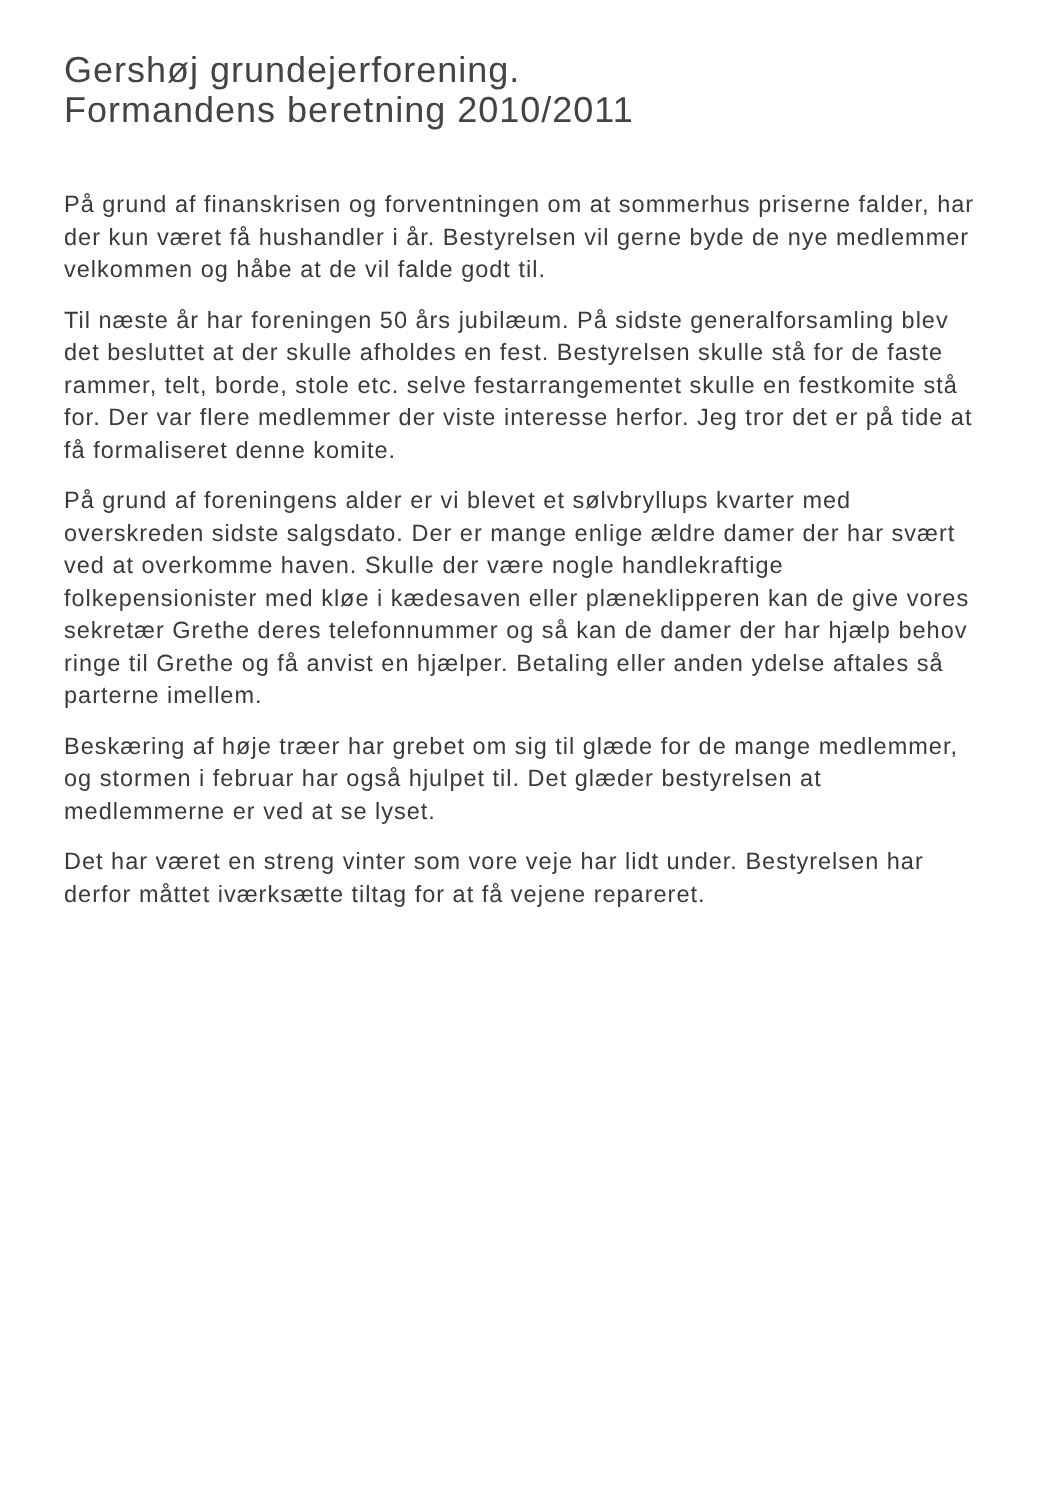Gershøj grundejerforening.
Formandens beretning 2010/2011
På grund af finanskrisen og forventningen om at sommerhus priserne falder, har der kun været få hushandler i år. Bestyrelsen vil gerne byde de nye medlemmer velkommen og håbe at de vil falde godt til.
Til næste år har foreningen 50 års jubilæum. På sidste generalforsamling blev det besluttet at der skulle afholdes en fest. Bestyrelsen skulle stå for de faste rammer, telt, borde, stole etc. selve festarrangementet skulle en festkomite stå for. Der var flere medlemmer der viste interesse herfor. Jeg tror det er på tide at få formaliseret denne komite.
På grund af foreningens alder er vi blevet et sølvbryllups kvarter med overskreden sidste salgsdato. Der er mange enlige ældre damer der har svært ved at overkomme haven. Skulle der være nogle handlekraftige folkepensionister med kløe i kædesaven eller plæneklipperen kan de give vores sekretær Grethe deres telefonnummer og så kan de damer der har hjælp behov ringe til Grethe og få anvist en hjælper. Betaling eller anden ydelse aftales så parterne imellem.
Beskæring af høje træer har grebet om sig til glæde for de mange medlemmer, og stormen i februar har også hjulpet til. Det glæder bestyrelsen at medlemmerne er ved at se lyset.
Det har været en streng vinter som vore veje har lidt under. Bestyrelsen har derfor måttet iværksætte tiltag for at få vejene repareret.